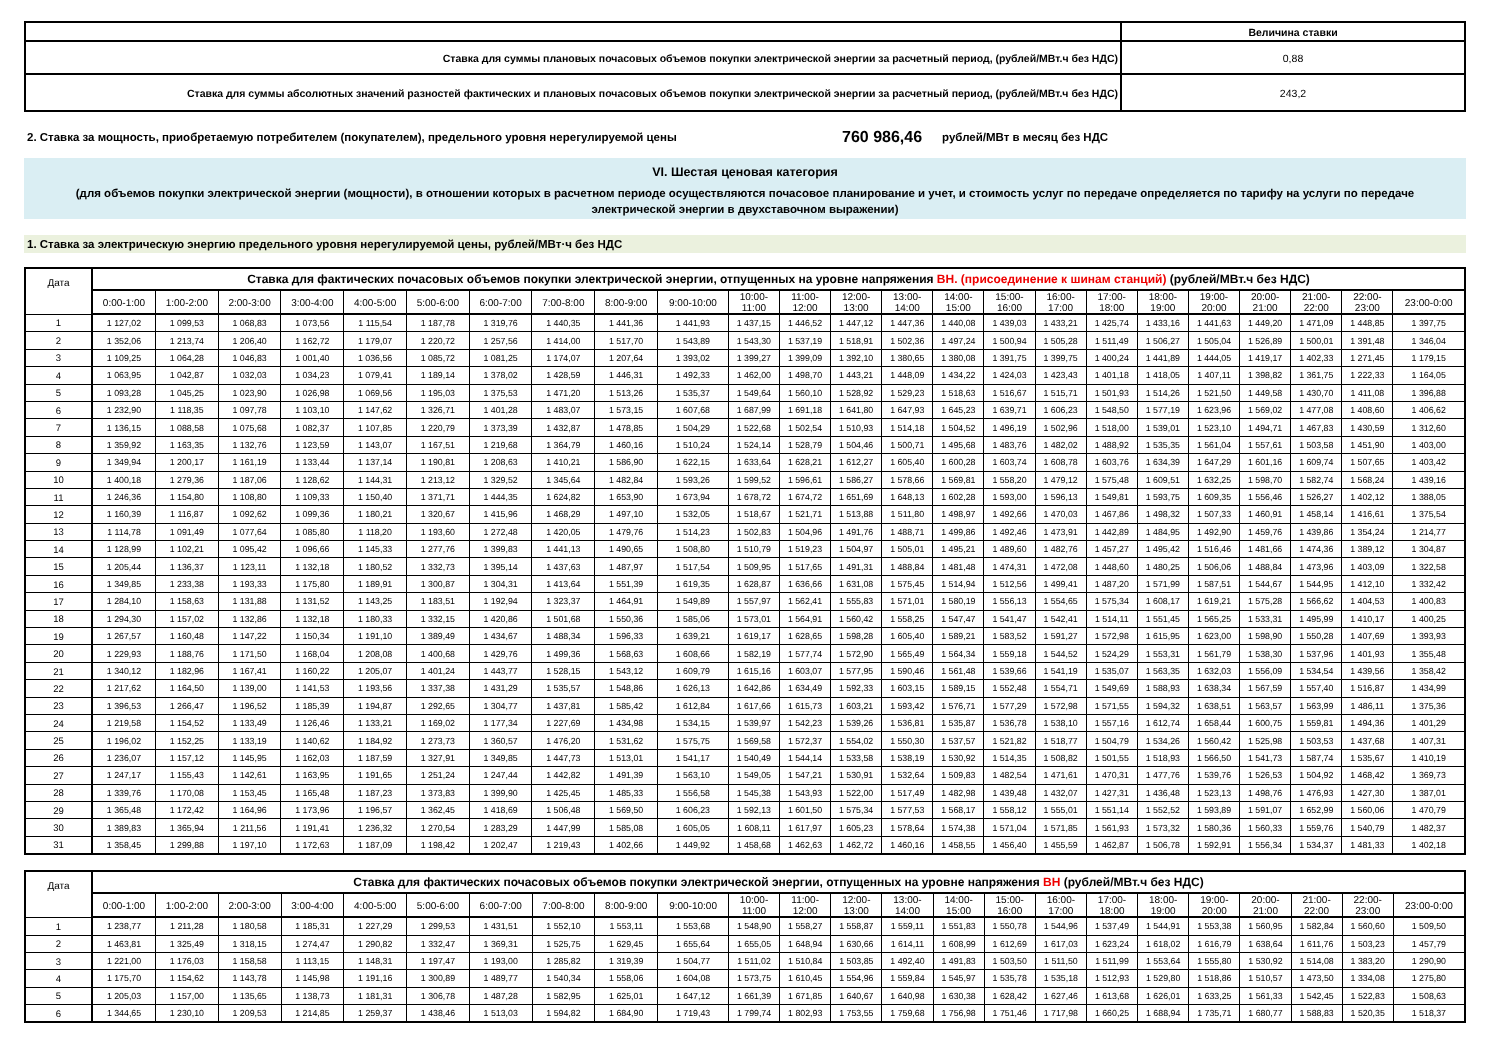| | Величина ставки |
| Ставка для суммы плановых почасовых объемов покупки электрической энергии за расчетный период, (рублей/МВт.ч без НДС) | 0,88 |
| Ставка для суммы абсолютных значений разностей фактических и плановых почасовых объемов покупки электрической энергии за расчетный период, (рублей/МВт.ч без НДС) | 243,2 |
2. Ставка за мощность, приобретаемую потребителем (покупателем), предельного уровня нерегулируемой цены 760 986,46 рублей/МВт в месяц без НДС
VI. Шестая ценовая категория
(для объемов покупки электрической энергии (мощности), в отношении которых в расчетном периоде осуществляются почасовое планирование и учет, и стоимость услуг по передаче определяется по тарифу на услуги по передаче электрической энергии в двухставочном выражении)
1. Ставка за электрическую энергию предельного уровня нерегулируемой цены, рублей/МВт·ч без НДС
| Дата | Ставка для фактических почасовых объемов покупки электрической энергии, отпущенных на уровне напряжения ВН. (присоединение к шинам станций) (рублей/МВт.ч без НДС) | | | | | | | | | | | | | | | | | | | | | | | |
| --- | --- | --- | --- | --- | --- | --- | --- | --- | --- | --- | --- | --- | --- | --- | --- | --- | --- | --- | --- | --- | --- | --- | --- | --- |
| | 0:00-1:00 | 1:00-2:00 | 2:00-3:00 | 3:00-4:00 | 4:00-5:00 | 5:00-6:00 | 6:00-7:00 | 7:00-8:00 | 8:00-9:00 | 9:00-10:00 | 10:00- 11:00 | 11:00- 12:00 | 12:00- 13:00 | 13:00- 14:00 | 14:00- 15:00 | 15:00- 16:00 | 16:00- 17:00 | 17:00- 18:00 | 18:00- 19:00 | 19:00- 20:00 | 20:00- 21:00 | 21:00- 22:00 | 22:00- 23:00 | 23:00-0:00 |
| 1 | 1 127,02 | 1 099,53 | 1 068,83 | 1 073,56 | 1 115,54 | 1 187,78 | 1 319,76 | 1 440,35 | 1 441,36 | 1 441,93 | 1 437,15 | 1 446,52 | 1 447,12 | 1 447,36 | 1 440,08 | 1 439,03 | 1 433,21 | 1 425,74 | 1 433,16 | 1 441,63 | 1 449,20 | 1 471,09 | 1 448,85 | 1 397,75 |
| 2 | 1 352,06 | 1 213,74 | 1 206,40 | 1 162,72 | 1 179,07 | 1 220,72 | 1 257,56 | 1 414,00 | 1 517,70 | 1 543,89 | 1 543,30 | 1 537,19 | 1 518,91 | 1 502,36 | 1 497,24 | 1 500,94 | 1 505,28 | 1 511,49 | 1 506,27 | 1 505,04 | 1 526,89 | 1 500,01 | 1 391,48 | 1 346,04 |
| 3 | 1 109,25 | 1 064,28 | 1 046,83 | 1 001,40 | 1 036,56 | 1 085,72 | 1 081,25 | 1 174,07 | 1 207,64 | 1 393,02 | 1 399,27 | 1 399,09 | 1 392,10 | 1 380,65 | 1 380,08 | 1 391,75 | 1 399,75 | 1 400,24 | 1 441,89 | 1 444,05 | 1 419,17 | 1 402,33 | 1 271,45 | 1 179,15 |
| 4 | 1 063,95 | 1 042,87 | 1 032,03 | 1 034,23 | 1 079,41 | 1 189,14 | 1 378,02 | 1 428,59 | 1 446,31 | 1 492,33 | 1 462,00 | 1 498,70 | 1 443,21 | 1 448,09 | 1 434,22 | 1 424,03 | 1 423,43 | 1 401,18 | 1 418,05 | 1 407,11 | 1 398,82 | 1 361,75 | 1 222,33 | 1 164,05 |
| 5 | 1 093,28 | 1 045,25 | 1 023,90 | 1 026,98 | 1 069,56 | 1 195,03 | 1 375,53 | 1 471,20 | 1 513,26 | 1 535,37 | 1 549,64 | 1 560,10 | 1 528,92 | 1 529,23 | 1 518,63 | 1 516,67 | 1 515,71 | 1 501,93 | 1 514,26 | 1 521,50 | 1 449,58 | 1 430,70 | 1 411,08 | 1 396,88 |
| 6 | 1 232,90 | 1 118,35 | 1 097,78 | 1 103,10 | 1 147,62 | 1 326,71 | 1 401,28 | 1 483,07 | 1 573,15 | 1 607,68 | 1 687,99 | 1 691,18 | 1 641,80 | 1 647,93 | 1 645,23 | 1 639,71 | 1 606,23 | 1 548,50 | 1 577,19 | 1 623,96 | 1 569,02 | 1 477,08 | 1 408,60 | 1 406,62 |
| 7 | 1 136,15 | 1 088,58 | 1 075,68 | 1 082,37 | 1 107,85 | 1 220,79 | 1 373,39 | 1 432,87 | 1 478,85 | 1 504,29 | 1 522,68 | 1 502,54 | 1 510,93 | 1 514,18 | 1 504,52 | 1 496,19 | 1 502,96 | 1 518,00 | 1 539,01 | 1 523,10 | 1 494,71 | 1 467,83 | 1 430,59 | 1 312,60 |
| 8 | 1 359,92 | 1 163,35 | 1 132,76 | 1 123,59 | 1 143,07 | 1 167,51 | 1 219,68 | 1 364,79 | 1 460,16 | 1 510,24 | 1 524,14 | 1 528,79 | 1 504,46 | 1 500,71 | 1 495,68 | 1 483,76 | 1 482,02 | 1 488,92 | 1 535,35 | 1 561,04 | 1 557,61 | 1 503,58 | 1 451,90 | 1 403,00 |
| 9 | 1 349,94 | 1 200,17 | 1 161,19 | 1 133,44 | 1 137,14 | 1 190,81 | 1 208,63 | 1 410,21 | 1 586,90 | 1 622,15 | 1 633,64 | 1 628,21 | 1 612,27 | 1 605,40 | 1 600,28 | 1 603,74 | 1 608,78 | 1 603,76 | 1 634,39 | 1 647,29 | 1 601,16 | 1 609,74 | 1 507,65 | 1 403,42 |
| 10 | 1 400,18 | 1 279,36 | 1 187,06 | 1 128,62 | 1 144,31 | 1 213,12 | 1 329,52 | 1 345,64 | 1 482,84 | 1 593,26 | 1 599,52 | 1 596,61 | 1 586,27 | 1 578,66 | 1 569,81 | 1 558,20 | 1 479,12 | 1 575,48 | 1 609,51 | 1 632,25 | 1 598,70 | 1 582,74 | 1 568,24 | 1 439,16 |
| 11 | 1 246,36 | 1 154,80 | 1 108,80 | 1 109,33 | 1 150,40 | 1 371,71 | 1 444,35 | 1 624,82 | 1 653,90 | 1 673,94 | 1 678,72 | 1 674,72 | 1 651,69 | 1 648,13 | 1 602,28 | 1 593,00 | 1 596,13 | 1 549,81 | 1 593,75 | 1 609,35 | 1 556,46 | 1 526,27 | 1 402,12 | 1 388,05 |
| 12 | 1 160,39 | 1 116,87 | 1 092,62 | 1 099,36 | 1 180,21 | 1 320,67 | 1 415,96 | 1 468,29 | 1 497,10 | 1 532,05 | 1 518,67 | 1 521,71 | 1 513,88 | 1 511,80 | 1 498,97 | 1 492,66 | 1 470,03 | 1 467,86 | 1 498,32 | 1 507,33 | 1 460,91 | 1 458,14 | 1 416,61 | 1 375,54 |
| 13 | 1 114,78 | 1 091,49 | 1 077,64 | 1 085,80 | 1 118,20 | 1 193,60 | 1 272,48 | 1 420,05 | 1 479,76 | 1 514,23 | 1 502,83 | 1 504,96 | 1 491,76 | 1 488,71 | 1 499,86 | 1 492,46 | 1 473,91 | 1 442,89 | 1 484,95 | 1 492,90 | 1 459,76 | 1 439,86 | 1 354,24 | 1 214,77 |
| 14 | 1 128,99 | 1 102,21 | 1 095,42 | 1 096,66 | 1 145,33 | 1 277,76 | 1 399,83 | 1 441,13 | 1 490,65 | 1 508,80 | 1 510,79 | 1 519,23 | 1 504,97 | 1 505,01 | 1 495,21 | 1 489,60 | 1 482,76 | 1 457,27 | 1 495,42 | 1 516,46 | 1 481,66 | 1 474,36 | 1 389,12 | 1 304,87 |
| 15 | 1 205,44 | 1 136,37 | 1 123,11 | 1 132,18 | 1 180,52 | 1 332,73 | 1 395,14 | 1 437,63 | 1 487,97 | 1 517,54 | 1 509,95 | 1 517,65 | 1 491,31 | 1 488,84 | 1 481,48 | 1 474,31 | 1 472,08 | 1 448,60 | 1 480,25 | 1 506,06 | 1 488,84 | 1 473,96 | 1 403,09 | 1 322,58 |
| 16 | 1 349,85 | 1 233,38 | 1 193,33 | 1 175,80 | 1 189,91 | 1 300,87 | 1 304,31 | 1 413,64 | 1 551,39 | 1 619,35 | 1 628,87 | 1 636,66 | 1 631,08 | 1 575,45 | 1 514,94 | 1 512,56 | 1 499,41 | 1 487,20 | 1 571,99 | 1 587,51 | 1 544,67 | 1 544,95 | 1 412,10 | 1 332,42 |
| 17 | 1 284,10 | 1 158,63 | 1 131,88 | 1 131,52 | 1 143,25 | 1 183,51 | 1 192,94 | 1 323,37 | 1 464,91 | 1 549,89 | 1 557,97 | 1 562,41 | 1 555,83 | 1 571,01 | 1 580,19 | 1 556,13 | 1 554,65 | 1 575,34 | 1 608,17 | 1 619,21 | 1 575,28 | 1 566,62 | 1 404,53 | 1 400,83 |
| 18 | 1 294,30 | 1 157,02 | 1 132,86 | 1 132,18 | 1 180,33 | 1 332,15 | 1 420,86 | 1 501,68 | 1 550,36 | 1 585,06 | 1 573,01 | 1 564,91 | 1 560,42 | 1 558,25 | 1 547,47 | 1 541,47 | 1 542,41 | 1 514,11 | 1 551,45 | 1 565,25 | 1 533,31 | 1 495,99 | 1 410,17 | 1 400,25 |
| 19 | 1 267,57 | 1 160,48 | 1 147,22 | 1 150,34 | 1 191,10 | 1 389,49 | 1 434,67 | 1 488,34 | 1 596,33 | 1 639,21 | 1 619,17 | 1 628,65 | 1 598,28 | 1 605,40 | 1 589,21 | 1 583,52 | 1 591,27 | 1 572,98 | 1 615,95 | 1 623,00 | 1 598,90 | 1 550,28 | 1 407,69 | 1 393,93 |
| 20 | 1 229,93 | 1 188,76 | 1 171,50 | 1 168,04 | 1 208,08 | 1 400,68 | 1 429,76 | 1 499,36 | 1 568,63 | 1 608,66 | 1 582,19 | 1 577,74 | 1 572,90 | 1 565,49 | 1 564,34 | 1 559,18 | 1 544,52 | 1 524,29 | 1 553,31 | 1 561,79 | 1 538,30 | 1 537,96 | 1 401,93 | 1 355,48 |
| 21 | 1 340,12 | 1 182,96 | 1 167,41 | 1 160,22 | 1 205,07 | 1 401,24 | 1 443,77 | 1 528,15 | 1 543,12 | 1 609,79 | 1 615,16 | 1 603,07 | 1 577,95 | 1 590,46 | 1 561,48 | 1 539,66 | 1 541,19 | 1 535,07 | 1 563,35 | 1 632,03 | 1 556,09 | 1 534,54 | 1 439,56 | 1 358,42 |
| 22 | 1 217,62 | 1 164,50 | 1 139,00 | 1 141,53 | 1 193,56 | 1 337,38 | 1 431,29 | 1 535,57 | 1 548,86 | 1 626,13 | 1 642,86 | 1 634,49 | 1 592,33 | 1 603,15 | 1 589,15 | 1 552,48 | 1 554,71 | 1 549,69 | 1 588,93 | 1 638,34 | 1 567,59 | 1 557,40 | 1 516,87 | 1 434,99 |
| 23 | 1 396,53 | 1 266,47 | 1 196,52 | 1 185,39 | 1 194,87 | 1 292,65 | 1 304,77 | 1 437,81 | 1 585,42 | 1 612,84 | 1 617,66 | 1 615,73 | 1 603,21 | 1 593,42 | 1 576,71 | 1 577,29 | 1 572,98 | 1 571,55 | 1 594,32 | 1 638,51 | 1 563,57 | 1 563,99 | 1 486,11 | 1 375,36 |
| 24 | 1 219,58 | 1 154,52 | 1 133,49 | 1 126,46 | 1 133,21 | 1 169,02 | 1 177,34 | 1 227,69 | 1 434,98 | 1 534,15 | 1 539,97 | 1 542,23 | 1 539,26 | 1 536,81 | 1 535,87 | 1 536,78 | 1 538,10 | 1 557,16 | 1 612,74 | 1 658,44 | 1 600,75 | 1 559,81 | 1 494,36 | 1 401,29 |
| 25 | 1 196,02 | 1 152,25 | 1 133,19 | 1 140,62 | 1 184,92 | 1 273,73 | 1 360,57 | 1 476,20 | 1 531,62 | 1 575,75 | 1 569,58 | 1 572,37 | 1 554,02 | 1 550,30 | 1 537,57 | 1 521,82 | 1 518,77 | 1 504,79 | 1 534,26 | 1 560,42 | 1 525,98 | 1 503,53 | 1 437,68 | 1 407,31 |
| 26 | 1 236,07 | 1 157,12 | 1 145,95 | 1 162,03 | 1 187,59 | 1 327,91 | 1 349,85 | 1 447,73 | 1 513,01 | 1 541,17 | 1 540,49 | 1 544,14 | 1 533,58 | 1 538,19 | 1 530,92 | 1 514,35 | 1 508,82 | 1 501,55 | 1 518,93 | 1 566,50 | 1 541,73 | 1 587,74 | 1 535,67 | 1 410,19 |
| 27 | 1 247,17 | 1 155,43 | 1 142,61 | 1 163,95 | 1 191,65 | 1 251,24 | 1 247,44 | 1 442,82 | 1 491,39 | 1 563,10 | 1 549,05 | 1 547,21 | 1 530,91 | 1 532,64 | 1 509,83 | 1 482,54 | 1 471,61 | 1 470,31 | 1 477,76 | 1 539,76 | 1 526,53 | 1 504,92 | 1 468,42 | 1 369,73 |
| 28 | 1 339,76 | 1 170,08 | 1 153,45 | 1 165,48 | 1 187,23 | 1 373,83 | 1 399,90 | 1 425,45 | 1 485,33 | 1 556,58 | 1 545,38 | 1 543,93 | 1 522,00 | 1 517,49 | 1 482,98 | 1 439,48 | 1 432,07 | 1 427,31 | 1 436,48 | 1 523,13 | 1 498,76 | 1 476,93 | 1 427,30 | 1 387,01 |
| 29 | 1 365,48 | 1 172,42 | 1 164,96 | 1 173,96 | 1 196,57 | 1 362,45 | 1 418,69 | 1 506,48 | 1 569,50 | 1 606,23 | 1 592,13 | 1 601,50 | 1 575,34 | 1 577,53 | 1 568,17 | 1 558,12 | 1 555,01 | 1 551,14 | 1 552,52 | 1 593,89 | 1 591,07 | 1 652,99 | 1 560,06 | 1 470,79 |
| 30 | 1 389,83 | 1 365,94 | 1 211,56 | 1 191,41 | 1 236,32 | 1 270,54 | 1 283,29 | 1 447,99 | 1 585,08 | 1 605,05 | 1 608,11 | 1 617,97 | 1 605,23 | 1 578,64 | 1 574,38 | 1 571,04 | 1 571,85 | 1 561,93 | 1 573,32 | 1 580,36 | 1 560,33 | 1 559,76 | 1 540,79 | 1 482,37 |
| 31 | 1 358,45 | 1 299,88 | 1 197,10 | 1 172,63 | 1 187,09 | 1 198,42 | 1 202,47 | 1 219,43 | 1 402,66 | 1 449,92 | 1 458,68 | 1 462,63 | 1 462,72 | 1 460,16 | 1 458,55 | 1 456,40 | 1 455,59 | 1 462,87 | 1 506,78 | 1 592,91 | 1 556,34 | 1 534,37 | 1 481,33 | 1 402,18 |
| Дата | Ставка для фактических почасовых объемов покупки электрической энергии, отпущенных на уровне напряжения ВН (рублей/МВт.ч без НДС) | | | | | | | | | | | | | | | | | | | | | | | |
| --- | --- | --- | --- | --- | --- | --- | --- | --- | --- | --- | --- | --- | --- | --- | --- | --- | --- | --- | --- | --- | --- | --- | --- | --- |
| | 0:00-1:00 | 1:00-2:00 | 2:00-3:00 | 3:00-4:00 | 4:00-5:00 | 5:00-6:00 | 6:00-7:00 | 7:00-8:00 | 8:00-9:00 | 9:00-10:00 | 10:00- 11:00 | 11:00- 12:00 | 12:00- 13:00 | 13:00- 14:00 | 14:00- 15:00 | 15:00- 16:00 | 16:00- 17:00 | 17:00- 18:00 | 18:00- 19:00 | 19:00- 20:00 | 20:00- 21:00 | 21:00- 22:00 | 22:00- 23:00 | 23:00-0:00 |
| 1 | 1 238,77 | 1 211,28 | 1 180,58 | 1 185,31 | 1 227,29 | 1 299,53 | 1 431,51 | 1 552,10 | 1 553,11 | 1 553,68 | 1 548,90 | 1 558,27 | 1 558,87 | 1 559,11 | 1 551,83 | 1 550,78 | 1 544,96 | 1 537,49 | 1 544,91 | 1 553,38 | 1 560,95 | 1 582,84 | 1 560,60 | 1 509,50 |
| 2 | 1 463,81 | 1 325,49 | 1 318,15 | 1 274,47 | 1 290,82 | 1 332,47 | 1 369,31 | 1 525,75 | 1 629,45 | 1 655,64 | 1 655,05 | 1 648,94 | 1 630,66 | 1 614,11 | 1 608,99 | 1 612,69 | 1 617,03 | 1 623,24 | 1 618,02 | 1 616,79 | 1 638,64 | 1 611,76 | 1 503,23 | 1 457,79 |
| 3 | 1 221,00 | 1 176,03 | 1 158,58 | 1 113,15 | 1 148,31 | 1 197,47 | 1 193,00 | 1 285,82 | 1 319,39 | 1 504,77 | 1 511,02 | 1 510,84 | 1 503,85 | 1 492,40 | 1 491,83 | 1 503,50 | 1 511,50 | 1 511,99 | 1 553,64 | 1 555,80 | 1 530,92 | 1 514,08 | 1 383,20 | 1 290,90 |
| 4 | 1 175,70 | 1 154,62 | 1 143,78 | 1 145,98 | 1 191,16 | 1 300,89 | 1 489,77 | 1 540,34 | 1 558,06 | 1 604,08 | 1 573,75 | 1 610,45 | 1 554,96 | 1 559,84 | 1 545,97 | 1 535,78 | 1 535,18 | 1 512,93 | 1 529,80 | 1 518,86 | 1 510,57 | 1 473,50 | 1 334,08 | 1 275,80 |
| 5 | 1 205,03 | 1 157,00 | 1 135,65 | 1 138,73 | 1 181,31 | 1 306,78 | 1 487,28 | 1 582,95 | 1 625,01 | 1 647,12 | 1 661,39 | 1 671,85 | 1 640,67 | 1 640,98 | 1 630,38 | 1 628,42 | 1 627,46 | 1 613,68 | 1 626,01 | 1 633,25 | 1 561,33 | 1 542,45 | 1 522,83 | 1 508,63 |
| 6 | 1 344,65 | 1 230,10 | 1 209,53 | 1 214,85 | 1 259,37 | 1 438,46 | 1 513,03 | 1 594,82 | 1 684,90 | 1 719,43 | 1 799,74 | 1 802,93 | 1 753,55 | 1 759,68 | 1 756,98 | 1 751,46 | 1 717,98 | 1 660,25 | 1 688,94 | 1 735,71 | 1 680,77 | 1 588,83 | 1 520,35 | 1 518,37 |